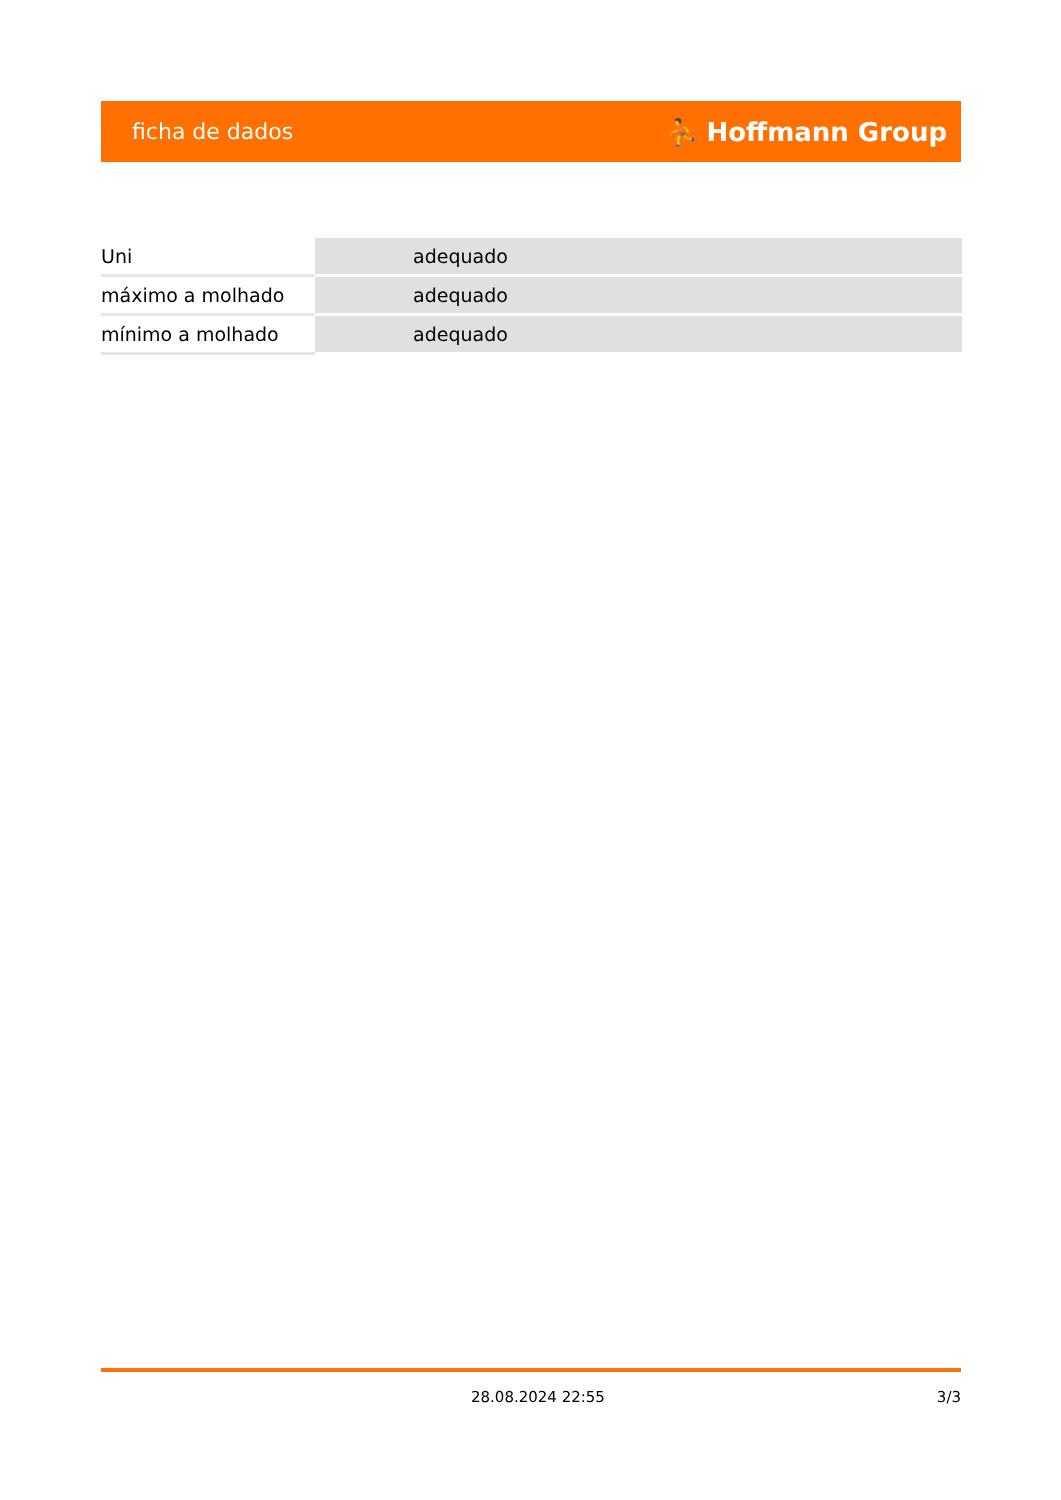ficha de dados ⛹ Hoffmann Group
| Uni | adequado |
| máximo a molhado | adequado |
| mínimo a molhado | adequado |
28.08.2024 22:55 3/3